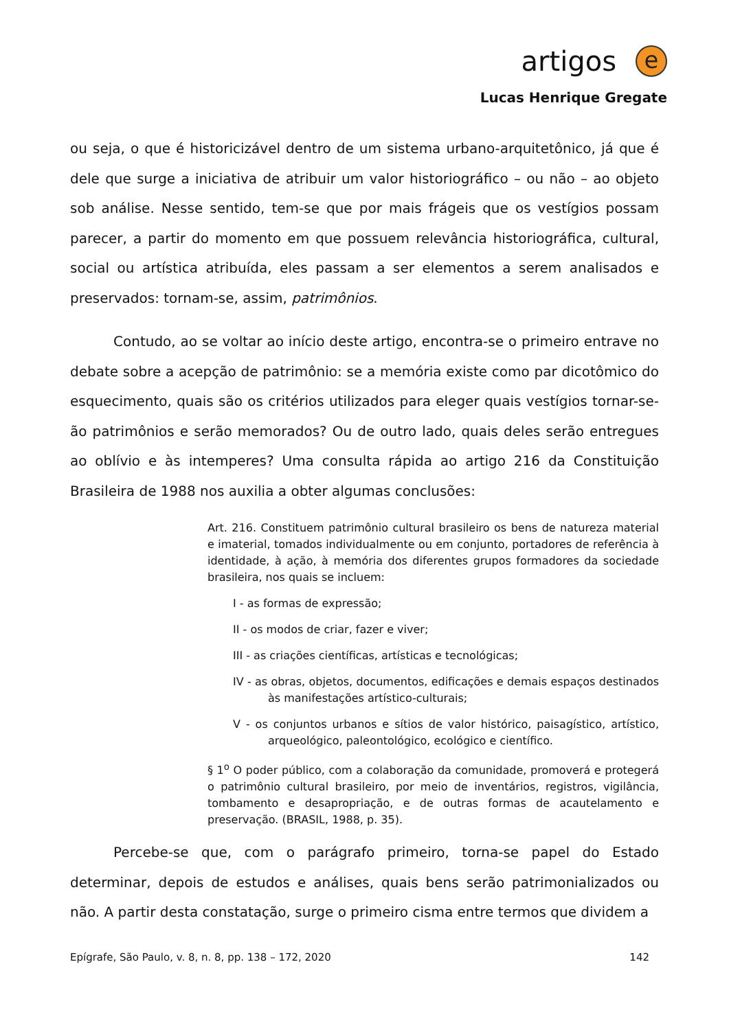artigos
e
Lucas Henrique Gregate
ou seja, o que é historicizável dentro de um sistema urbano-arquitetônico, já que é dele que surge a iniciativa de atribuir um valor historiográfico – ou não – ao objeto sob análise. Nesse sentido, tem-se que por mais frágeis que os vestígios possam parecer, a partir do momento em que possuem relevância historiográfica, cultural, social ou artística atribuída, eles passam a ser elementos a serem analisados e preservados: tornam-se, assim, patrimônios.
Contudo, ao se voltar ao início deste artigo, encontra-se o primeiro entrave no debate sobre a acepção de patrimônio: se a memória existe como par dicotômico do esquecimento, quais são os critérios utilizados para eleger quais vestígios tornar-se-ão patrimônios e serão memorados? Ou de outro lado, quais deles serão entregues ao oblívio e às intemperes? Uma consulta rápida ao artigo 216 da Constituição Brasileira de 1988 nos auxilia a obter algumas conclusões:
Art. 216. Constituem patrimônio cultural brasileiro os bens de natureza material e imaterial, tomados individualmente ou em conjunto, portadores de referência à identidade, à ação, à memória dos diferentes grupos formadores da sociedade brasileira, nos quais se incluem:
I - as formas de expressão;
II - os modos de criar, fazer e viver;
III - as criações científicas, artísticas e tecnológicas;
IV - as obras, objetos, documentos, edificações e demais espaços destinados às manifestações artístico-culturais;
V - os conjuntos urbanos e sítios de valor histórico, paisagístico, artístico, arqueológico, paleontológico, ecológico e científico.
§ 1<sup>o</sup> O poder público, com a colaboração da comunidade, promoverá e protegerá o patrimônio cultural brasileiro, por meio de inventários, registros, vigilância, tombamento e desapropriação, e de outras formas de acautelamento e preservação. (BRASIL, 1988, p. 35).
Percebe-se que, com o parágrafo primeiro, torna-se papel do Estado determinar, depois de estudos e análises, quais bens serão patrimonializados ou não. A partir desta constatação, surge o primeiro cisma entre termos que dividem a
Epígrafe, São Paulo, v. 8, n. 8, pp. 138 – 172, 2020 142